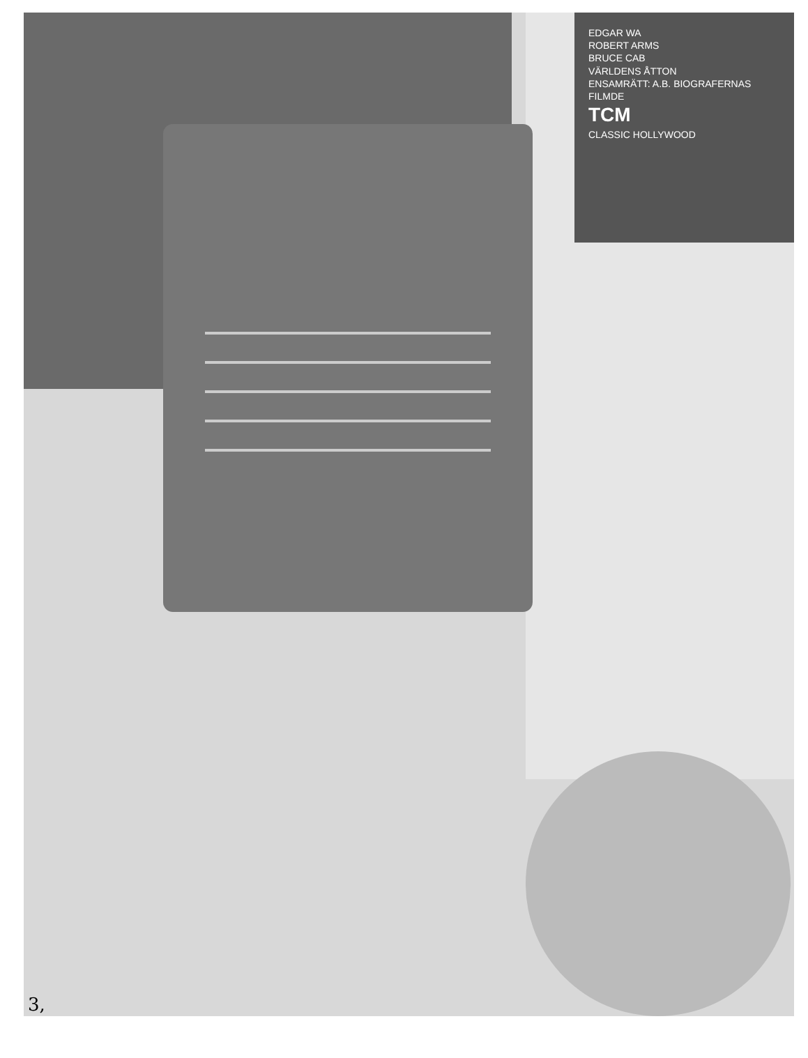EDGAR WA
ROBERT ARMS
BRUCE CAB
VÄRLDENS ÅTTON
ENSAMRÄTT: A.B. BIOGRAFERNAS FILMDE
TCM
CLASSIC HOLLYWOOD
3,